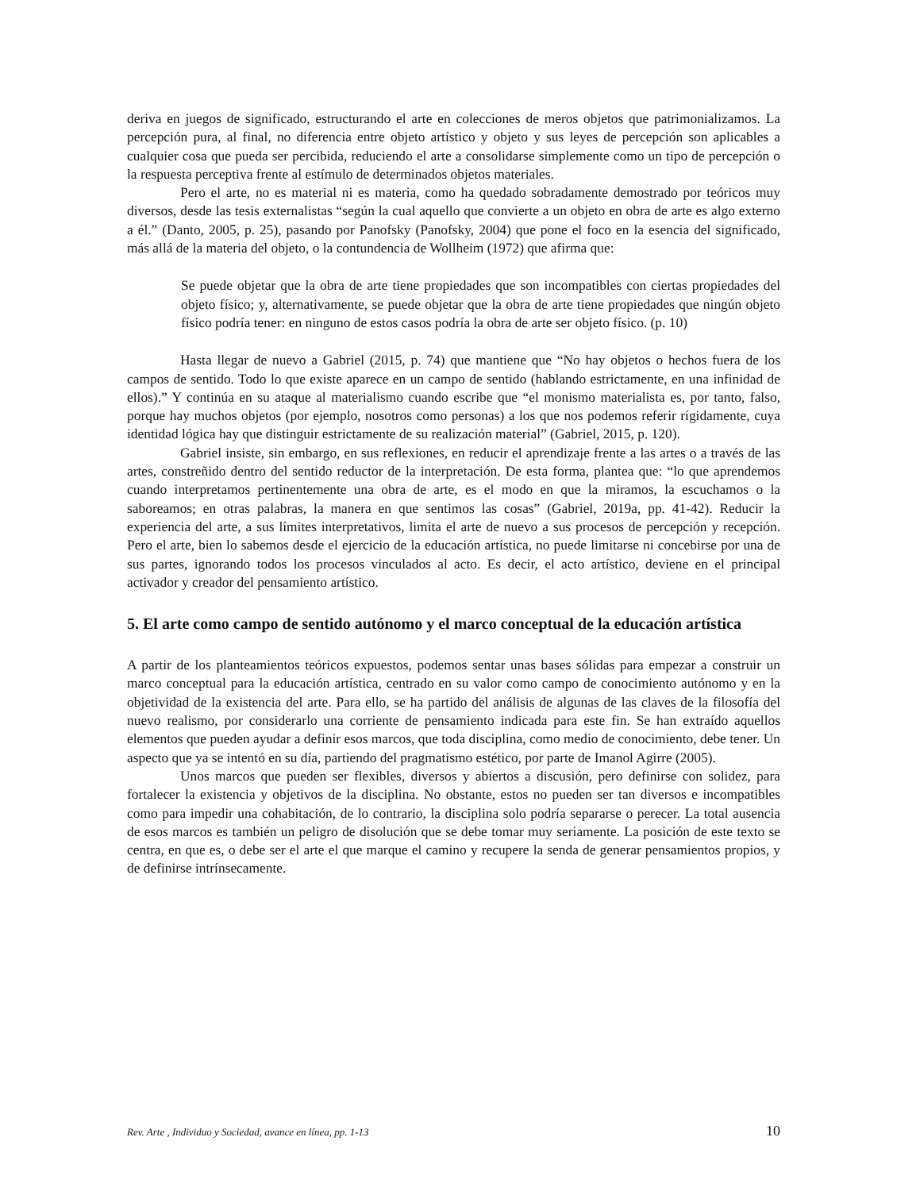deriva en juegos de significado, estructurando el arte en colecciones de meros objetos que patrimonializamos. La percepción pura, al final, no diferencia entre objeto artístico y objeto y sus leyes de percepción son aplicables a cualquier cosa que pueda ser percibida, reduciendo el arte a consolidarse simplemente como un tipo de percepción o la respuesta perceptiva frente al estímulo de determinados objetos materiales.
Pero el arte, no es material ni es materia, como ha quedado sobradamente demostrado por teóricos muy diversos, desde las tesis externalistas “según la cual aquello que convierte a un objeto en obra de arte es algo externo a él.” (Danto, 2005, p. 25), pasando por Panofsky (Panofsky, 2004) que pone el foco en la esencia del significado, más allá de la materia del objeto, o la contundencia de Wollheim (1972) que afirma que:
Se puede objetar que la obra de arte tiene propiedades que son incompatibles con ciertas propiedades del objeto físico; y, alternativamente, se puede objetar que la obra de arte tiene propiedades que ningún objeto físico podría tener: en ninguno de estos casos podría la obra de arte ser objeto físico. (p. 10)
Hasta llegar de nuevo a Gabriel (2015, p. 74) que mantiene que “No hay objetos o hechos fuera de los campos de sentido. Todo lo que existe aparece en un campo de sentido (hablando estrictamente, en una infinidad de ellos).” Y continúa en su ataque al materialismo cuando escribe que “el monismo materialista es, por tanto, falso, porque hay muchos objetos (por ejemplo, nosotros como personas) a los que nos podemos referir rígidamente, cuya identidad lógica hay que distinguir estrictamente de su realización material” (Gabriel, 2015, p. 120).
Gabriel insiste, sin embargo, en sus reflexiones, en reducir el aprendizaje frente a las artes o a través de las artes, constreñido dentro del sentido reductor de la interpretación. De esta forma, plantea que: “lo que aprendemos cuando interpretamos pertinentemente una obra de arte, es el modo en que la miramos, la escuchamos o la saboreamos; en otras palabras, la manera en que sentimos las cosas” (Gabriel, 2019a, pp. 41-42). Reducir la experiencia del arte, a sus límites interpretativos, limita el arte de nuevo a sus procesos de percepción y recepción. Pero el arte, bien lo sabemos desde el ejercicio de la educación artística, no puede limitarse ni concebirse por una de sus partes, ignorando todos los procesos vinculados al acto. Es decir, el acto artístico, deviene en el principal activador y creador del pensamiento artístico.
5. El arte como campo de sentido autónomo y el marco conceptual de la educación artística
A partir de los planteamientos teóricos expuestos, podemos sentar unas bases sólidas para empezar a construir un marco conceptual para la educación artística, centrado en su valor como campo de conocimiento autónomo y en la objetividad de la existencia del arte. Para ello, se ha partido del análisis de algunas de las claves de la filosofía del nuevo realismo, por considerarlo una corriente de pensamiento indicada para este fin. Se han extraído aquellos elementos que pueden ayudar a definir esos marcos, que toda disciplina, como medio de conocimiento, debe tener. Un aspecto que ya se intentó en su día, partiendo del pragmatismo estético, por parte de Imanol Agirre (2005).
Unos marcos que pueden ser flexibles, diversos y abiertos a discusión, pero definirse con solidez, para fortalecer la existencia y objetivos de la disciplina. No obstante, estos no pueden ser tan diversos e incompatibles como para impedir una cohabitación, de lo contrario, la disciplina solo podría separarse o perecer. La total ausencia de esos marcos es también un peligro de disolución que se debe tomar muy seriamente. La posición de este texto se centra, en que es, o debe ser el arte el que marque el camino y recupere la senda de generar pensamientos propios, y de definirse intrínsecamente.
Rev. Arte , Individuo y Sociedad, avance en línea, pp. 1-13 10